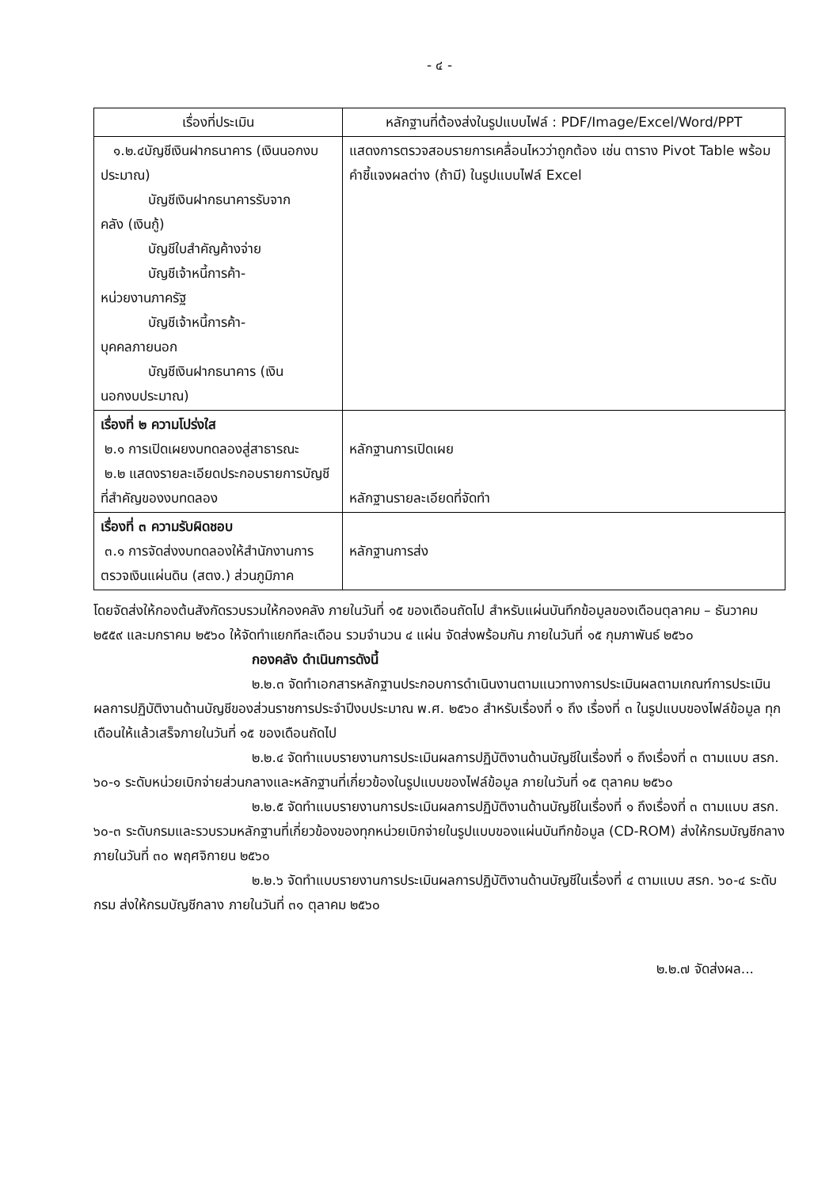- ๔ -
| เรื่องที่ประเมิน | หลักฐานที่ต้องส่งในรูปแบบไฟล์ : PDF/Image/Excel/Word/PPT |
| --- | --- |
| ๑.๒.๔บัญชีเงินฝากธนาคาร (เงินนอกงบประมาณ) บัญชีเงินฝากธนาคารรับจาก คลัง (เงินกู้) บัญชีใบสำคัญค้างจ่าย บัญชีเจ้าหนี้การค้า- หน่วยงานภาครัฐ บัญชีเจ้าหนี้การค้า- บุคคลภายนอก บัญชีเงินฝากธนาคาร (เงิน นอกงบประมาณ) | แสดงการตรวจสอบรายการเคลื่อนไหวว่าถูกต้อง เช่น ตาราง Pivot Table พร้อมคำชี้แจงผลต่าง (ถ้ามี) ในรูปแบบไฟล์ Excel |
| เรื่องที่ ๒ ความโปร่งใส ๒.๑ การเปิดเผยงบทดลองสู่สาธารณะ ๒.๒ แสดงรายละเอียดประกอบรายการบัญชีที่สำคัญของงบทดลอง | หลักฐานการเปิดเผย หลักฐานรายละเอียดที่จัดทำ |
| เรื่องที่ ๓ ความรับผิดชอบ ๓.๑ การจัดส่งงบทดลองให้สำนักงานการตรวจเงินแผ่นดิน (สตง.) ส่วนภูมิภาค | หลักฐานการส่ง |
โดยจัดส่งให้กองต้นสังกัดรวบรวมให้กองคลัง ภายในวันที่ ๑๕ ของเดือนถัดไป สำหรับแผ่นบันทึกข้อมูลของเดือนตุลาคม – ธันวาคม ๒๕๕๙ และมกราคม ๒๕๖๐ ให้จัดทำแยกทีละเดือน รวมจำนวน ๔ แผ่น จัดส่งพร้อมกัน ภายในวันที่ ๑๕ กุมภาพันธ์ ๒๕๖๐
กองคลัง ดำเนินการดังนี้
๒.๒.๓ จัดทำเอกสารหลักฐานประกอบการดำเนินงานตามแนวทางการประเมินผลตามเกณฑ์การประเมินผลการปฏิบัติงานด้านบัญชีของส่วนราชการประจำปีงบประมาณ พ.ศ. ๒๕๖๐ สำหรับเรื่องที่ ๑ ถึง เรื่องที่ ๓ ในรูปแบบของไฟล์ข้อมูล ทุกเดือนให้แล้วเสร็จภายในวันที่ ๑๕ ของเดือนถัดไป
๒.๒.๔ จัดทำแบบรายงานการประเมินผลการปฏิบัติงานด้านบัญชีในเรื่องที่ ๑ ถึงเรื่องที่ ๓ ตามแบบ สรก. ๖๐-๑ ระดับหน่วยเบิกจ่ายส่วนกลางและหลักฐานที่เกี่ยวข้องในรูปแบบของไฟล์ข้อมูล ภายในวันที่ ๑๕ ตุลาคม ๒๕๖๐
๒.๒.๕ จัดทำแบบรายงานการประเมินผลการปฏิบัติงานด้านบัญชีในเรื่องที่ ๑ ถึงเรื่องที่ ๓ ตามแบบ สรก. ๖๐-๓ ระดับกรมและรวบรวมหลักฐานที่เกี่ยวข้องของทุกหน่วยเบิกจ่ายในรูปแบบของแผ่นบันทึกข้อมูล (CD-ROM) ส่งให้กรมบัญชีกลาง ภายในวันที่ ๓๐ พฤศจิกายน ๒๕๖๐
๒.๒.๖ จัดทำแบบรายงานการประเมินผลการปฏิบัติงานด้านบัญชีในเรื่องที่ ๔ ตามแบบ สรก. ๖๐-๔ ระดับกรม ส่งให้กรมบัญชีกลาง ภายในวันที่ ๓๑ ตุลาคม ๒๕๖๐
๒.๒.๗ จัดส่งผล...